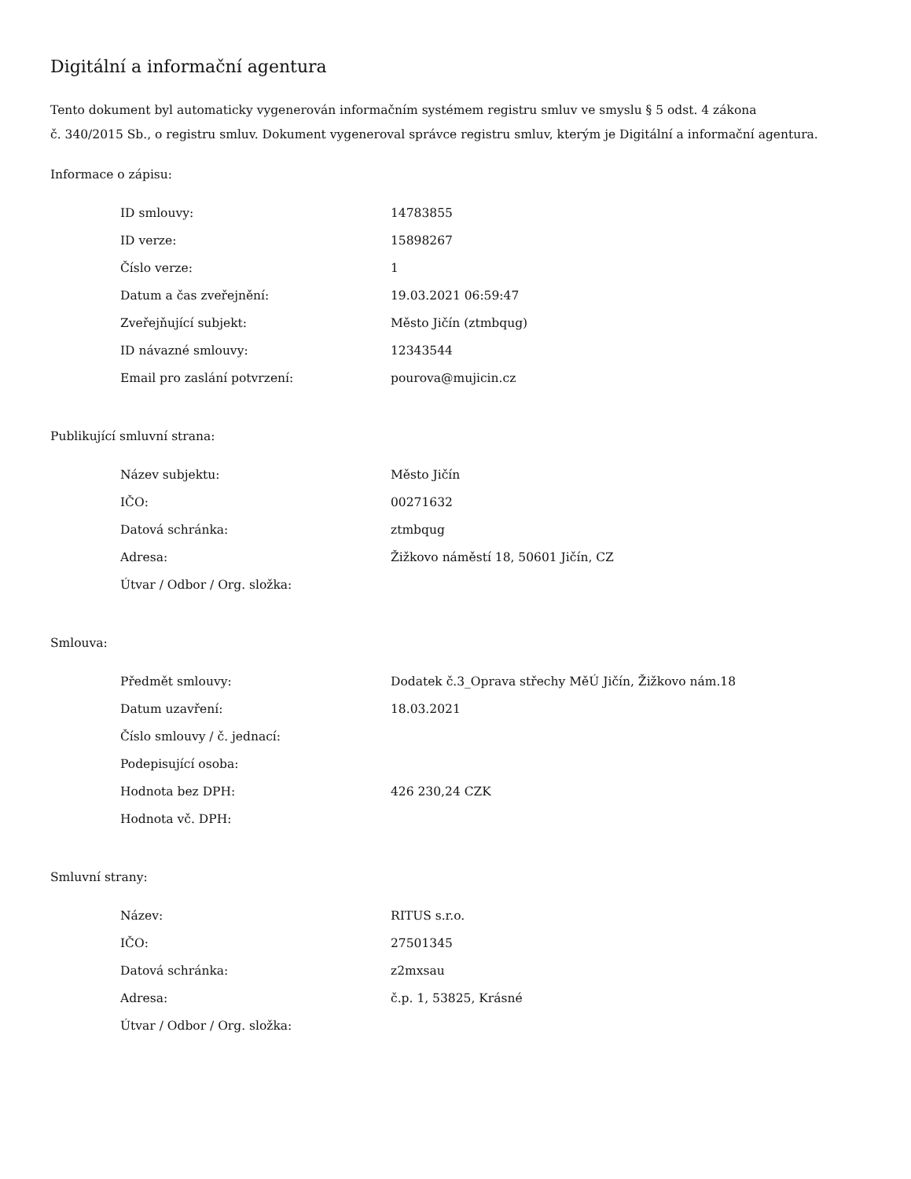Digitální a informační agentura
Tento dokument byl automaticky vygenerován informačním systémem registru smluv ve smyslu § 5 odst. 4 zákona
č. 340/2015 Sb., o registru smluv. Dokument vygeneroval správce registru smluv, kterým je Digitální a informační agentura.
Informace o zápisu:
| ID smlouvy: | 14783855 |
| ID verze: | 15898267 |
| Číslo verze: | 1 |
| Datum a čas zveřejnění: | 19.03.2021 06:59:47 |
| Zveřejňující subjekt: | Město Jičín (ztmbqug) |
| ID návazné smlouvy: | 12343544 |
| Email pro zaslání potvrzení: | pourova@mujicin.cz |
Publikující smluvní strana:
| Název subjektu: | Město Jičín |
| IČO: | 00271632 |
| Datová schránka: | ztmbqug |
| Adresa: | Žižkovo náměstí 18, 50601 Jičín, CZ |
| Útvar / Odbor / Org. složka: | |
Smlouva:
| Předmět smlouvy: | Dodatek č.3_Oprava střechy MěÚ Jičín, Žižkovo nám.18 |
| Datum uzavření: | 18.03.2021 |
| Číslo smlouvy / č. jednací: | |
| Podepisující osoba: | |
| Hodnota bez DPH: | 426 230,24 CZK |
| Hodnota vč. DPH: | |
Smluvní strany:
| Název: | RITUS s.r.o. |
| IČO: | 27501345 |
| Datová schránka: | z2mxsau |
| Adresa: | č.p. 1, 53825, Krásné |
| Útvar / Odbor / Org. složka: | |